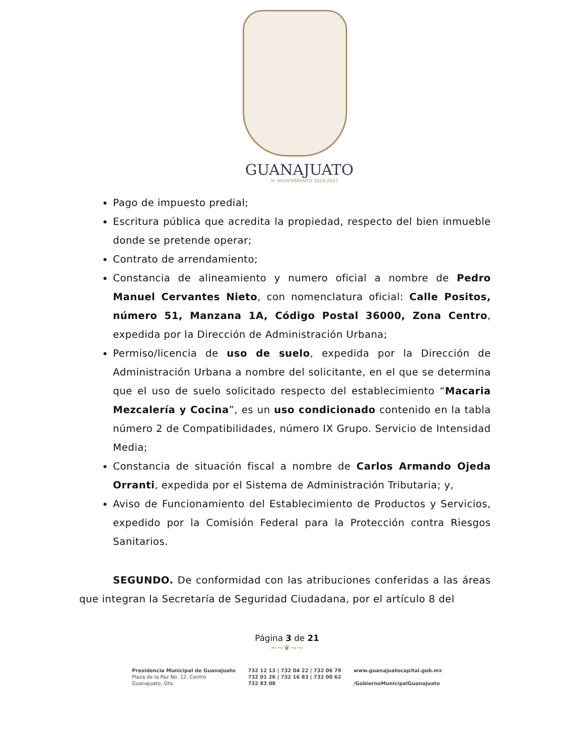GUANAJUATO
H. AYUNTAMIENTO 2024-2027
Pago de impuesto predial;
Escritura pública que acredita la propiedad, respecto del bien inmueble donde se pretende operar;
Contrato de arrendamiento;
Constancia de alineamiento y numero oficial a nombre de Pedro Manuel Cervantes Nieto, con nomenclatura oficial: Calle Positos, número 51, Manzana 1A, Código Postal 36000, Zona Centro, expedida por la Dirección de Administración Urbana;
Permiso/licencia de uso de suelo, expedida por la Dirección de Administración Urbana a nombre del solicitante, en el que se determina que el uso de suelo solicitado respecto del establecimiento “Macaria Mezcalería y Cocina”, es un uso condicionado contenido en la tabla número 2 de Compatibilidades, número IX Grupo. Servicio de Intensidad Media;
Constancia de situación fiscal a nombre de Carlos Armando Ojeda Orranti, expedida por el Sistema de Administración Tributaria; y,
Aviso de Funcionamiento del Establecimiento de Productos y Servicios, expedido por la Comisión Federal para la Protección contra Riesgos Sanitarios.
SEGUNDO. De conformidad con las atribuciones conferidas a las áreas que integran la Secretaría de Seguridad Ciudadana, por el artículo 8 del
Página 3 de 21
~~❦~~
Presidencia Municipal de Guanajuato
Plaza de la Paz No. 12, Centro
Guanajuato, Gto.
732 12 13 | 732 04 22 | 732 06 79
732 01 26 | 732 16 83 | 732 00 62
732 83 08
www.guanajuatocapital.gob.mx
/GobiernoMunicipalGuanajuato